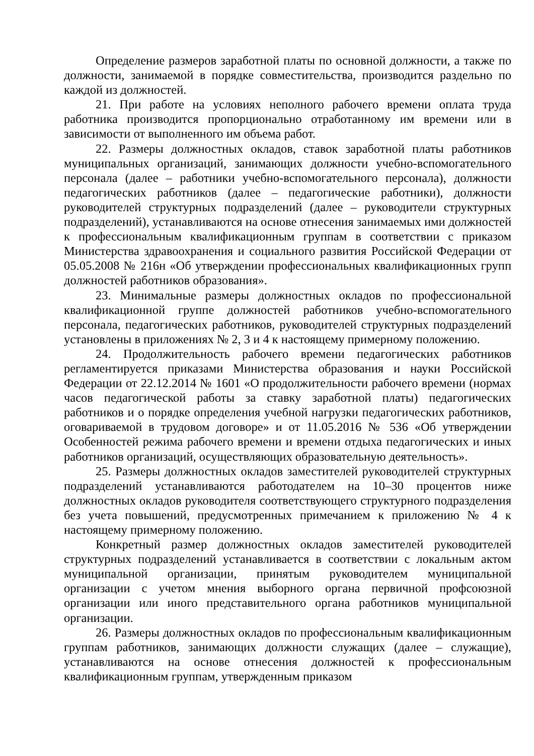Определение размеров заработной платы по основной должности, а также по должности, занимаемой в порядке совместительства, производится раздельно по каждой из должностей.
21. При работе на условиях неполного рабочего времени оплата труда работника производится пропорционально отработанному им времени или в зависимости от выполненного им объема работ.
22. Размеры должностных окладов, ставок заработной платы работников муниципальных организаций, занимающих должности учебно-вспомогательного персонала (далее – работники учебно-вспомогательного персонала), должности педагогических работников (далее – педагогические работники), должности руководителей структурных подразделений (далее – руководители структурных подразделений), устанавливаются на основе отнесения занимаемых ими должностей к профессиональным квалификационным группам в соответствии с приказом Министерства здравоохранения и социального развития Российской Федерации от 05.05.2008 № 216н «Об утверждении профессиональных квалификационных групп должностей работников образования».
23. Минимальные размеры должностных окладов по профессиональной квалификационной группе должностей работников учебно-вспомогательного персонала, педагогических работников, руководителей структурных подразделений установлены в приложениях № 2, 3 и 4 к настоящему примерному положению.
24. Продолжительность рабочего времени педагогических работников регламентируется приказами Министерства образования и науки Российской Федерации от 22.12.2014 № 1601 «О продолжительности рабочего времени (нормах часов педагогической работы за ставку заработной платы) педагогических работников и о порядке определения учебной нагрузки педагогических работников, оговариваемой в трудовом договоре» и от 11.05.2016 № 536 «Об утверждении Особенностей режима рабочего времени и времени отдыха педагогических и иных работников организаций, осуществляющих образовательную деятельность».
25. Размеры должностных окладов заместителей руководителей структурных подразделений устанавливаются работодателем на 10–30 процентов ниже должностных окладов руководителя соответствующего структурного подразделения без учета повышений, предусмотренных примечанием к приложению № 4 к настоящему примерному положению.
Конкретный размер должностных окладов заместителей руководителей структурных подразделений устанавливается в соответствии с локальным актом муниципальной организации, принятым руководителем муниципальной организации с учетом мнения выборного органа первичной профсоюзной организации или иного представительного органа работников муниципальной организации.
26. Размеры должностных окладов по профессиональным квалификационным группам работников, занимающих должности служащих (далее – служащие), устанавливаются на основе отнесения должностей к профессиональным квалификационным группам, утвержденным приказом